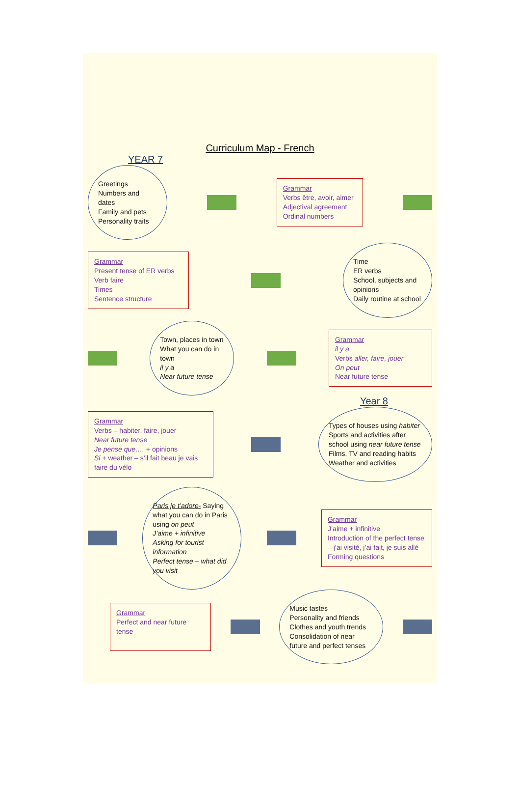Curriculum Map - French
YEAR 7
Greetings
Numbers and dates
Family and pets
Personality traits
Grammar
Verbs être, avoir, aimer
Adjectival agreement
Ordinal numbers
Grammar
Present tense of ER verbs
Verb faire
Times
Sentence structure
Time
ER verbs
School, subjects and opinions
Daily routine at school
Town, places in town
What you can do in town
il y a
Near future tense
Grammar
il y a
Verbs aller, faire, jouer
On peut
Near future tense
Year 8
Grammar
Verbs – habiter, faire, jouer
Near future tense
Je pense que…. + opinions
Si + weather – s’il fait beau je vais faire du vélo
Types of houses using habiter
Sports and activities after school using near future tense
Films, TV and reading habits
Weather and activities
Paris je t’adore- Saying what you can do in Paris using on peut
J’aime + infinitive
Asking for tourist information
Perfect tense – what did you visit
Grammar
J’aime + infinitive
Introduction of the perfect tense – j’ai visité, j’ai fait, je suis allé
Forming questions
Grammar
Perfect and near future tense
Music tastes
Personality and friends
Clothes and youth trends
Consolidation of near future and perfect tenses